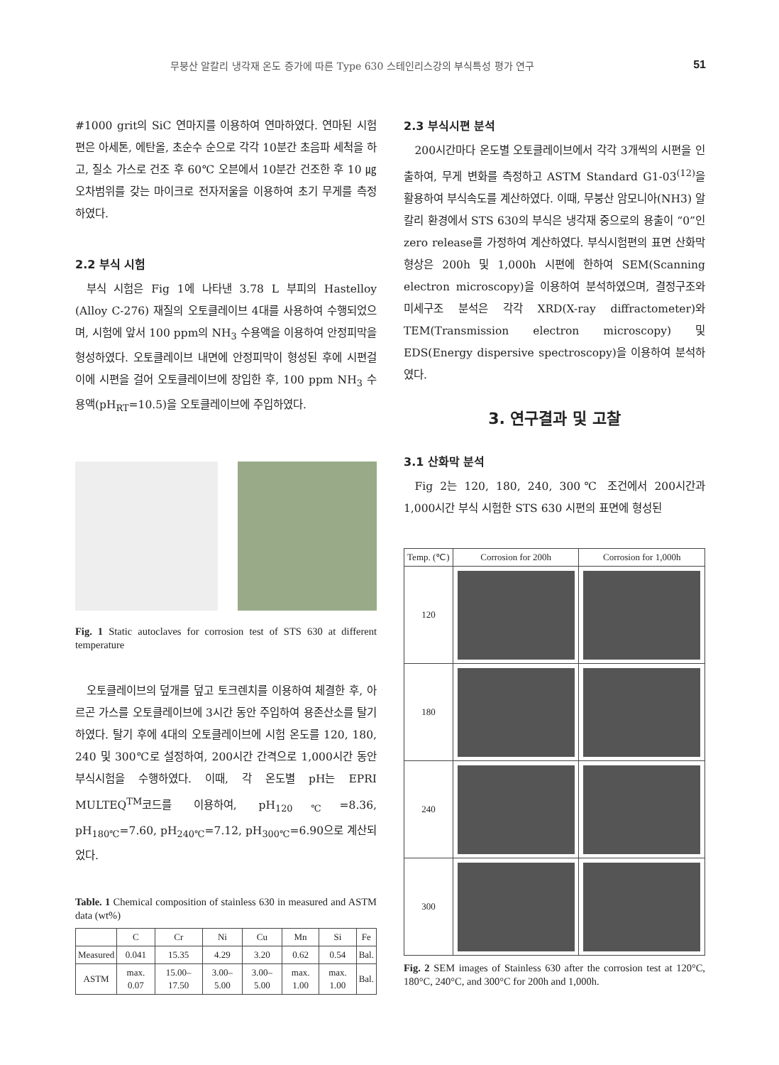무붕산 알칼리 냉각재 온도 증가에 따른 Type 630 스테인리스강의 부식특성 평가 연구 51
#1000 grit의 SiC 연마지를 이용하여 연마하였다. 연마된 시험편은 아세톤, 에탄올, 초순수 순으로 각각 10분간 초음파 세척을 하고, 질소 가스로 건조 후 60℃ 오븐에서 10분간 건조한 후 10 ㎍ 오차범위를 갖는 마이크로 전자저울을 이용하여 초기 무게를 측정하였다.
2.2 부식 시험
부식 시험은 Fig 1에 나타낸 3.78 L 부피의 Hastelloy (Alloy C-276) 재질의 오토클레이브 4대를 사용하여 수행되었으며, 시험에 앞서 100 ppm의 NH<sub>3</sub> 수용액을 이용하여 안정피막을 형성하였다. 오토클레이브 내면에 안정피막이 형성된 후에 시편걸이에 시편을 걸어 오토클레이브에 장입한 후, 100 ppm NH<sub>3</sub> 수용액(pH<sub>RT</sub>=10.5)을 오토클레이브에 주입하였다.
Fig. 1 Static autoclaves for corrosion test of STS 630 at different temperature
오토클레이브의 덮개를 덮고 토크렌치를 이용하여 체결한 후, 아르곤 가스를 오토클레이브에 3시간 동안 주입하여 용존산소를 탈기하였다. 탈기 후에 4대의 오토클레이브에 시험 온도를 120, 180, 240 및 300℃로 설정하여, 200시간 간격으로 1,000시간 동안 부식시험을 수행하였다. 이때, 각 온도별 pH는 EPRI MULTEQ<sup>TM</sup>코드를 이용하여, pH<sub>120℃</sub>=8.36, pH<sub>180℃</sub>=7.60, pH<sub>240℃</sub>=7.12, pH<sub>300℃</sub>=6.90으로 계산되었다.
Table. 1 Chemical composition of stainless 630 in measured and ASTM data (wt%)
| | C | Cr | Ni | Cu | Mn | Si | Fe |
| --- | --- | --- | --- | --- | --- | --- | --- |
| Measured | 0.041 | 15.35 | 4.29 | 3.20 | 0.62 | 0.54 | Bal. |
| ASTM | max. 0.07 | 15.00– 17.50 | 3.00– 5.00 | 3.00– 5.00 | max. 1.00 | max. 1.00 | Bal. |
2.3 부식시편 분석
200시간마다 온도별 오토클레이브에서 각각 3개씩의 시편을 인출하여, 무게 변화를 측정하고 ASTM Standard G1-03<sup>(12)</sup>을 활용하여 부식속도를 계산하였다. 이때, 무붕산 암모니아(NH3) 알칼리 환경에서 STS 630의 부식은 냉각재 중으로의 용출이 “0”인 zero release를 가정하여 계산하였다. 부식시험편의 표면 산화막 형상은 200h 및 1,000h 시편에 한하여 SEM(Scanning electron microscopy)을 이용하여 분석하였으며, 결정구조와 미세구조 분석은 각각 XRD(X-ray diffractometer)와 TEM(Transmission electron microscopy) 및 EDS(Energy dispersive spectroscopy)을 이용하여 분석하였다.
3. 연구결과 및 고찰
3.1 산화막 분석
Fig 2는 120, 180, 240, 300℃ 조건에서 200시간과 1,000시간 부식 시험한 STS 630 시편의 표면에 형성된
| Temp. (℃) | Corrosion for 200h | Corrosion for 1,000h |
| --- | --- | --- |
| 120 | | |
| 180 | | |
| 240 | | |
| 300 | | |
Fig. 2 SEM images of Stainless 630 after the corrosion test at 120°C, 180°C, 240°C, and 300°C for 200h and 1,000h.